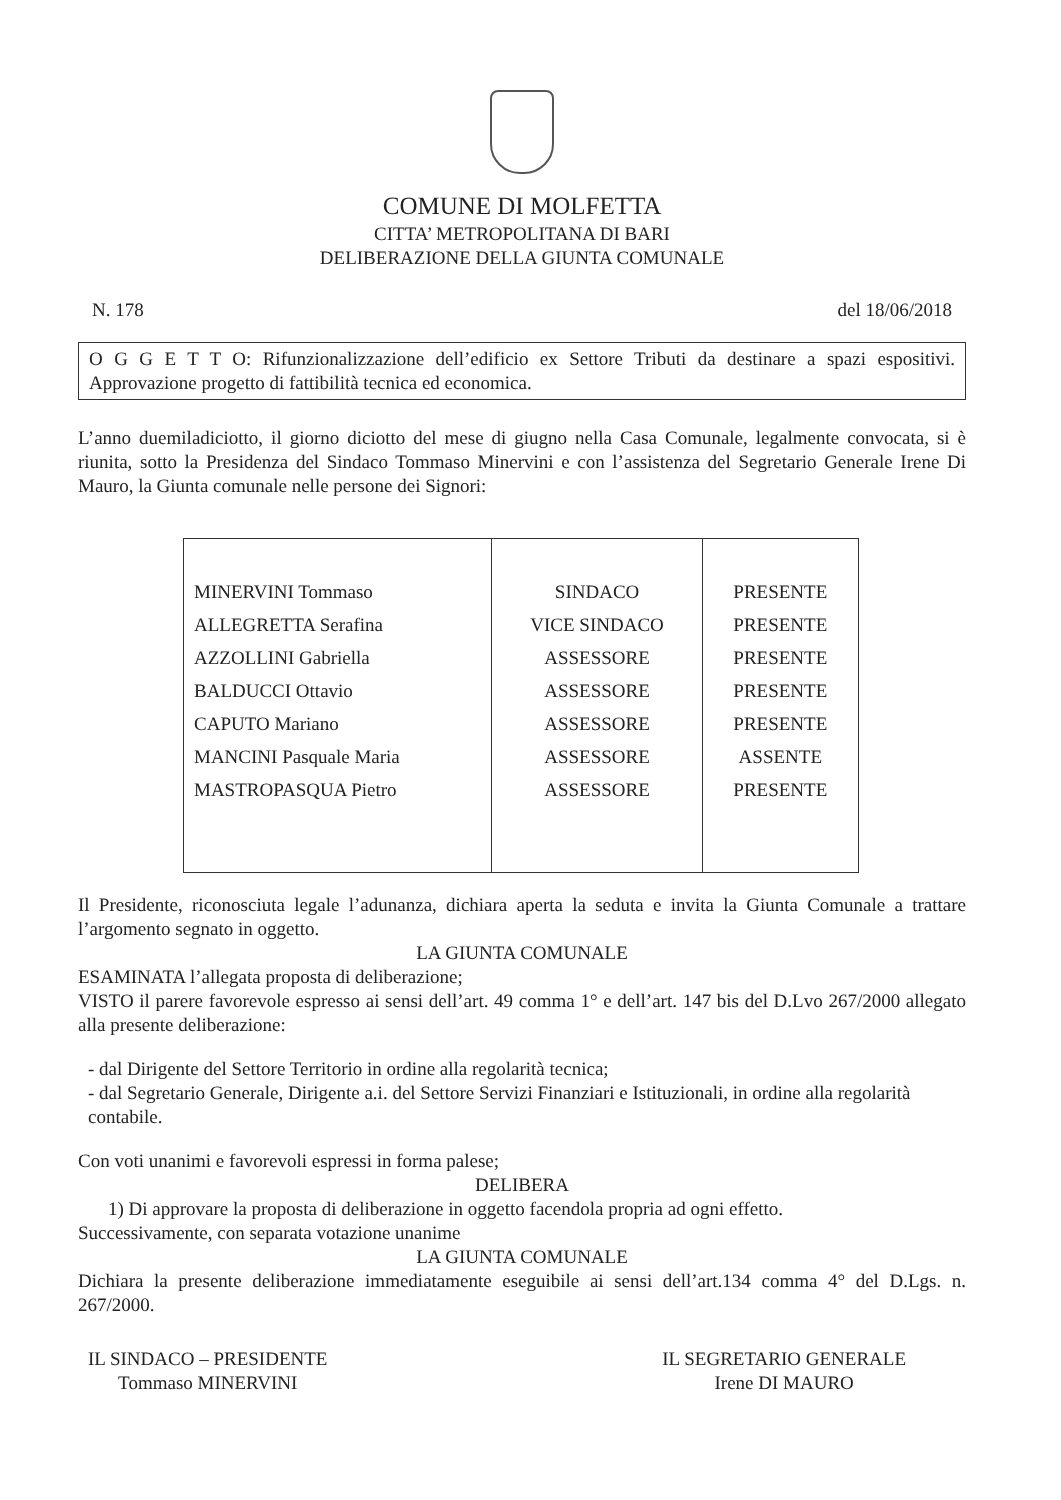COMUNE DI MOLFETTA
CITTA’ METROPOLITANA DI BARI
DELIBERAZIONE DELLA GIUNTA COMUNALE
N. 178 del 18/06/2018
O G G E T T O: Rifunzionalizzazione dell’edificio ex Settore Tributi da destinare a spazi espositivi. Approvazione progetto di fattibilità tecnica ed economica.
L’anno duemiladiciotto, il giorno diciotto del mese di giugno nella Casa Comunale, legalmente convocata, si è riunita, sotto la Presidenza del Sindaco Tommaso Minervini e con l’assistenza del Segretario Generale Irene Di Mauro, la Giunta comunale nelle persone dei Signori:
| MINERVINI Tommaso | SINDACO | PRESENTE |
| ALLEGRETTA Serafina | VICE SINDACO | PRESENTE |
| AZZOLLINI Gabriella | ASSESSORE | PRESENTE |
| BALDUCCI Ottavio | ASSESSORE | PRESENTE |
| CAPUTO Mariano | ASSESSORE | PRESENTE |
| MANCINI Pasquale Maria | ASSESSORE | ASSENTE |
| MASTROPASQUA Pietro | ASSESSORE | PRESENTE |
Il Presidente, riconosciuta legale l’adunanza, dichiara aperta la seduta e invita la Giunta Comunale a trattare l’argomento segnato in oggetto.
LA GIUNTA COMUNALE
ESAMINATA l’allegata proposta di deliberazione;
VISTO il parere favorevole espresso ai sensi dell’art. 49 comma 1° e dell’art. 147 bis del D.Lvo 267/2000 allegato alla presente deliberazione:
- dal Dirigente del Settore Territorio in ordine alla regolarità tecnica;
- dal Segretario Generale, Dirigente a.i. del Settore Servizi Finanziari e Istituzionali, in ordine alla regolarità contabile.
Con voti unanimi e favorevoli espressi in forma palese;
DELIBERA
1) Di approvare la proposta di deliberazione in oggetto facendola propria ad ogni effetto.
Successivamente, con separata votazione unanime
LA GIUNTA COMUNALE
Dichiara la presente deliberazione immediatamente eseguibile ai sensi dell’art.134 comma 4° del D.Lgs. n. 267/2000.
IL SINDACO – PRESIDENTE
Tommaso MINERVINI
IL SEGRETARIO GENERALE
Irene DI MAURO